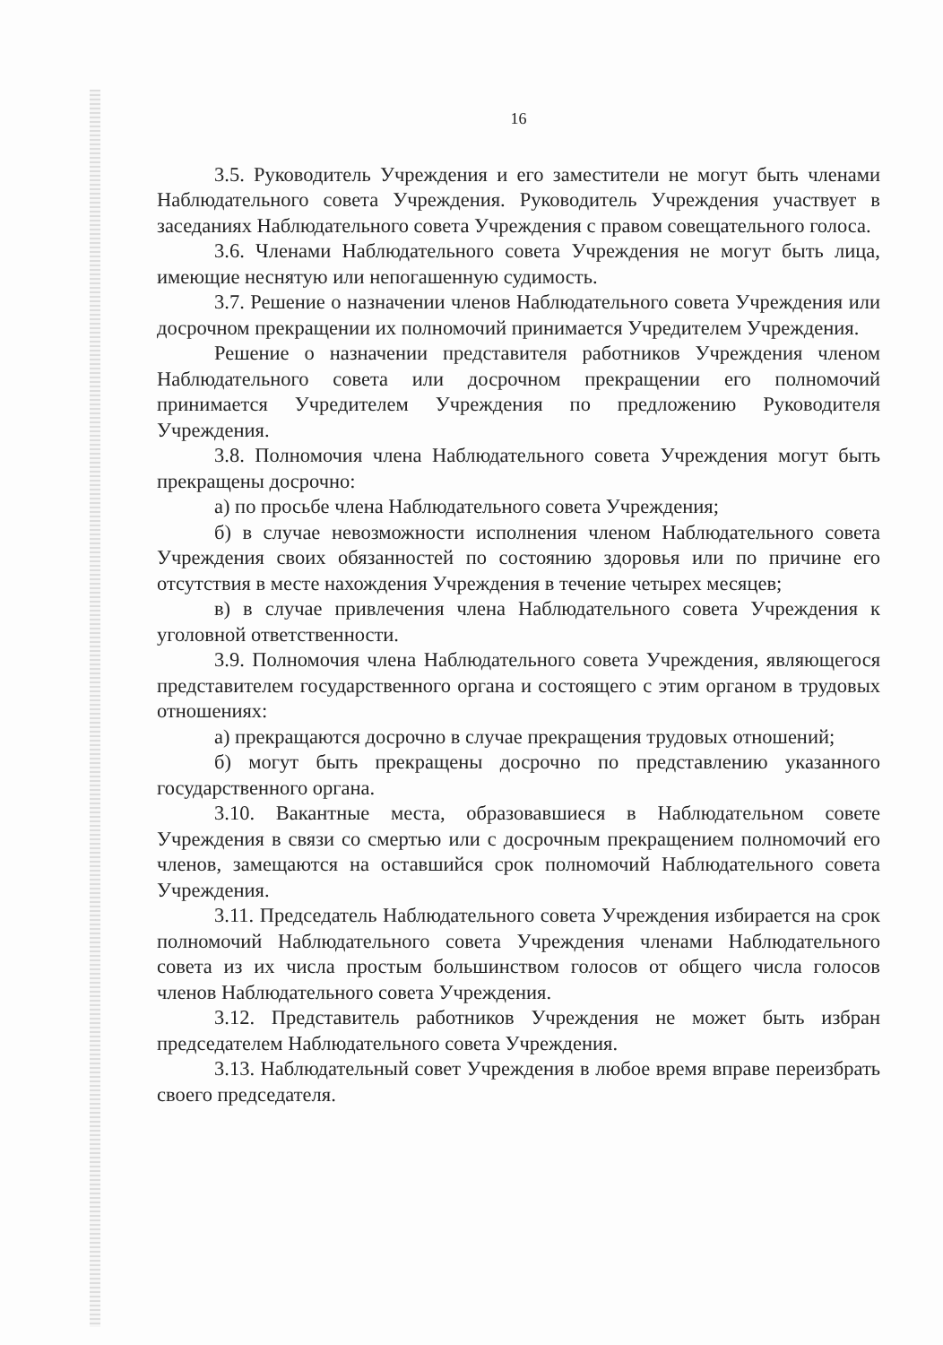16
3.5. Руководитель Учреждения и его заместители не могут быть членами Наблюдательного совета Учреждения. Руководитель Учреждения участвует в заседаниях Наблюдательного совета Учреждения с правом совещательного голоса.
3.6. Членами Наблюдательного совета Учреждения не могут быть лица, имеющие неснятую или непогашенную судимость.
3.7. Решение о назначении членов Наблюдательного совета Учреждения или досрочном прекращении их полномочий принимается Учредителем Учреждения.
Решение о назначении представителя работников Учреждения членом Наблюдательного совета или досрочном прекращении его полномочий принимается Учредителем Учреждения по предложению Руководителя Учреждения.
3.8. Полномочия члена Наблюдательного совета Учреждения могут быть прекращены досрочно:
а) по просьбе члена Наблюдательного совета Учреждения;
б) в случае невозможности исполнения членом Наблюдательного совета Учреждения своих обязанностей по состоянию здоровья или по причине его отсутствия в месте нахождения Учреждения в течение четырех месяцев;
в) в случае привлечения члена Наблюдательного совета Учреждения к уголовной ответственности.
3.9. Полномочия члена Наблюдательного совета Учреждения, являющегося представителем государственного органа и состоящего с этим органом в трудовых отношениях:
а) прекращаются досрочно в случае прекращения трудовых отношений;
б) могут быть прекращены досрочно по представлению указанного государственного органа.
3.10. Вакантные места, образовавшиеся в Наблюдательном совете Учреждения в связи со смертью или с досрочным прекращением полномочий его членов, замещаются на оставшийся срок полномочий Наблюдательного совета Учреждения.
3.11. Председатель Наблюдательного совета Учреждения избирается на срок полномочий Наблюдательного совета Учреждения членами Наблюдательного совета из их числа простым большинством голосов от общего числа голосов членов Наблюдательного совета Учреждения.
3.12. Представитель работников Учреждения не может быть избран председателем Наблюдательного совета Учреждения.
3.13. Наблюдательный совет Учреждения в любое время вправе переизбрать своего председателя.